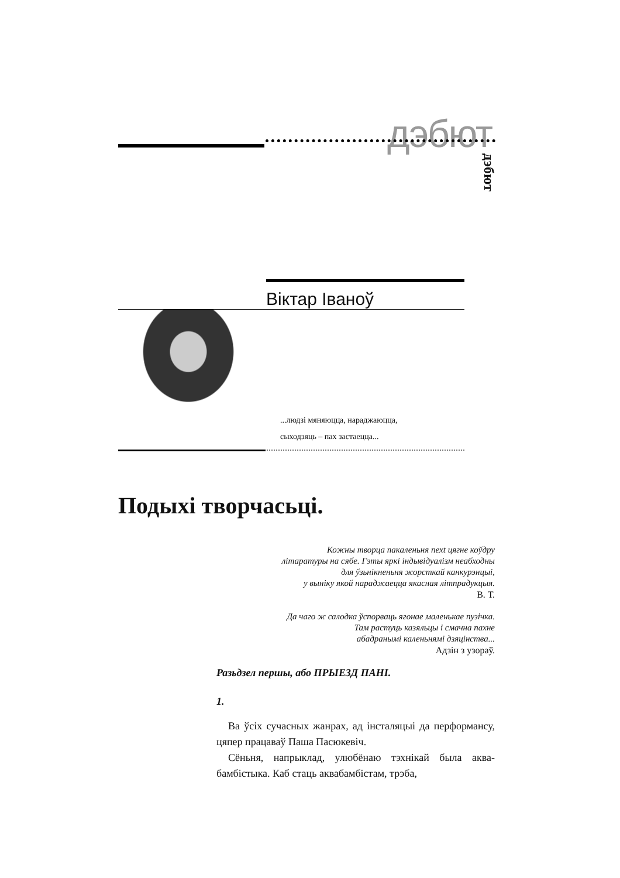дэбют
дэбют
Віктар Іваноў
...людзі мяняюцца, нараджаюцца,
сыходзяць – пах застаецца...
Подыхі творчасьці.
Кожны творца пакаленьня next цягне коўдру
літаратуры на сябе. Гэты яркі індывідуалізм неабходны
для ўзьнікненьня жорсткай канкурэнцыі,
у выніку якой нараджаецца якасная літпрадукцыя.
В. Т.
Да чаго ж салодка ўспорваць ягонае маленькае пузічка.
Там растуць казяльцы і смачна пахне
абадранымі каленьнямі дзяцінства...
Адзін з узораў.
Разьдзел першы, або ПРЫЕЗД ПАНІ.
1.
Ва ўсіх сучасных жанрах, ад інсталяцыі да перформансу, цяпер працаваў Паша Пасюкевіч.
Сёньня, напрыклад, улюбёнаю тэхнікай была аква-бамбістыка. Каб стаць аквабамбістам, трэба,